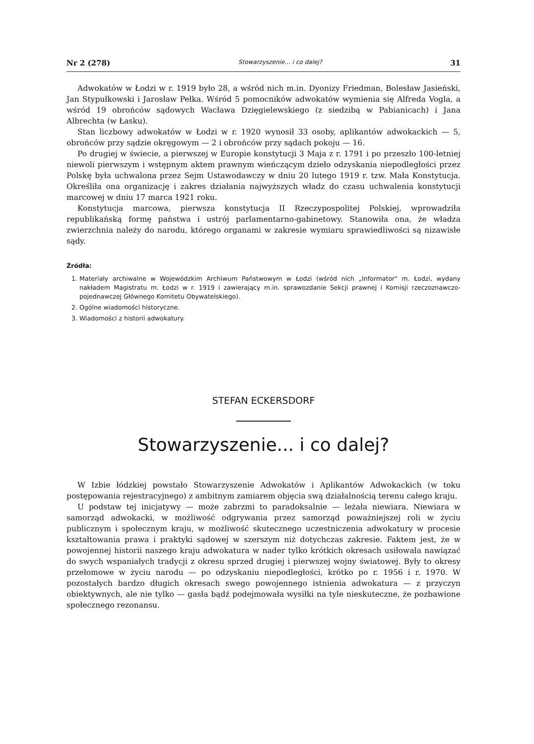Nr 2 (278) Stowarzyszenie... i co dalej? 31
Adwokatów w Łodzi w r. 1919 było 28, a wśród nich m.in. Dyonizy Friedman, Bolesław Jasieński, Jan Stypułkowski i Jarosław Pełka. Wśród 5 pomocników adwokatów wymienia się Alfreda Vogla, a wśród 19 obrońców sądowych Wacława Dzięgielewskiego (z siedzibą w Pabianicach) i Jana Albrechta (w Łasku).
Stan liczbowy adwokatów w Łodzi w r. 1920 wynosił 33 osoby, aplikantów adwokackich — 5, obrońców przy sądzie okręgowym — 2 i obrońców przy sądach pokoju — 16.
Po drugiej w świecie, a pierwszej w Europie konstytucji 3 Maja z r. 1791 i po przeszło 100-letniej niewoli pierwszym i wstępnym aktem prawnym wieńczącym dzieło odzyskania niepodległości przez Polskę była uchwalona przez Sejm Ustawodawczy w dniu 20 lutego 1919 r. tzw. Mała Konstytucja. Określiła ona organizację i zakres działania najwyższych władz do czasu uchwalenia konstytucji marcowej w dniu 17 marca 1921 roku.
Konstytucja marcowa, pierwsza konstytucja II Rzeczypospolitej Polskiej, wprowadziła republikańską formę państwa i ustrój parlamentarno-gabinetowy. Stanowiła ona, że władza zwierzchnia należy do narodu, którego organami w zakresie wymiaru sprawiedliwości są nizawisłe sądy.
Źródła:
1. Materiały archiwalne w Wojewódzkim Archiwum Państwowym w Łodzi (wśród nich „Informator" m. Łodzi, wydany nakładem Magistratu m. Łodzi w r. 1919 i zawierający m.in. sprawozdanie Sekcji prawnej i Komisji rzeczoznawczo-pojednawczej Głównego Komitetu Obywatelskiego).
2. Ogólne wiadomości historyczne.
3. Wiadomości z historii adwokatury.
STEFAN ECKERSDORF
Stowarzyszenie... i co dalej?
W Izbie łódzkiej powstało Stowarzyszenie Adwokatów i Aplikantów Adwokackich (w toku postępowania rejestracyjnego) z ambitnym zamiarem objęcia swą działalnością terenu całego kraju.
U podstaw tej inicjatywy — może zabrzmi to paradoksalnie — leżała niewiara. Niewiara w samorząd adwokacki, w możliwość odgrywania przez samorząd poważniejszej roli w życiu publicznym i społecznym kraju, w możliwość skutecznego uczestniczenia adwokatury w procesie kształtowania prawa i praktyki sądowej w szerszym niż dotychczas zakresie. Faktem jest, że w powojennej historii naszego kraju adwokatura w nader tylko krótkich okresach usiłowała nawiązać do swych wspaniałych tradycji z okresu sprzed drugiej i pierwszej wojny światowej. Były to okresy przełomowe w życiu narodu — po odzyskaniu niepodległości, krótko po r. 1956 i r. 1970. W pozostałych bardzo długich okresach swego powojennego istnienia adwokatura — z przyczyn obiektywnych, ale nie tylko — gasła bądź podejmowała wysiłki na tyle nieskuteczne, że pozbawione społecznego rezonansu.